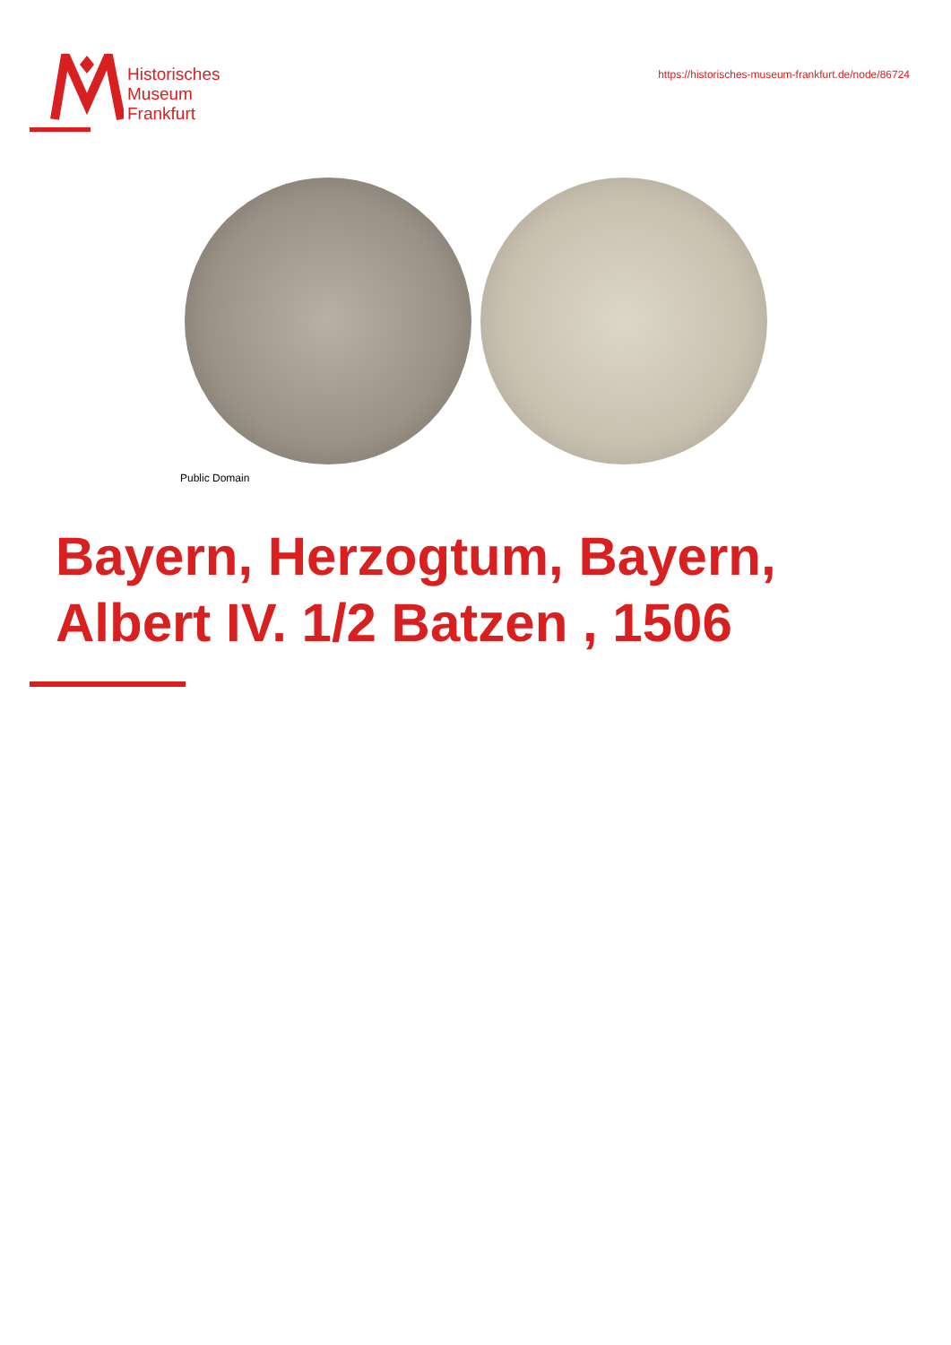Historisches
Museum
Frankfurt
https://historisches-museum-frankfurt.de/node/86724
Public Domain
Bayern, Herzogtum, Bayern,
Albert IV. 1/2 Batzen , 1506